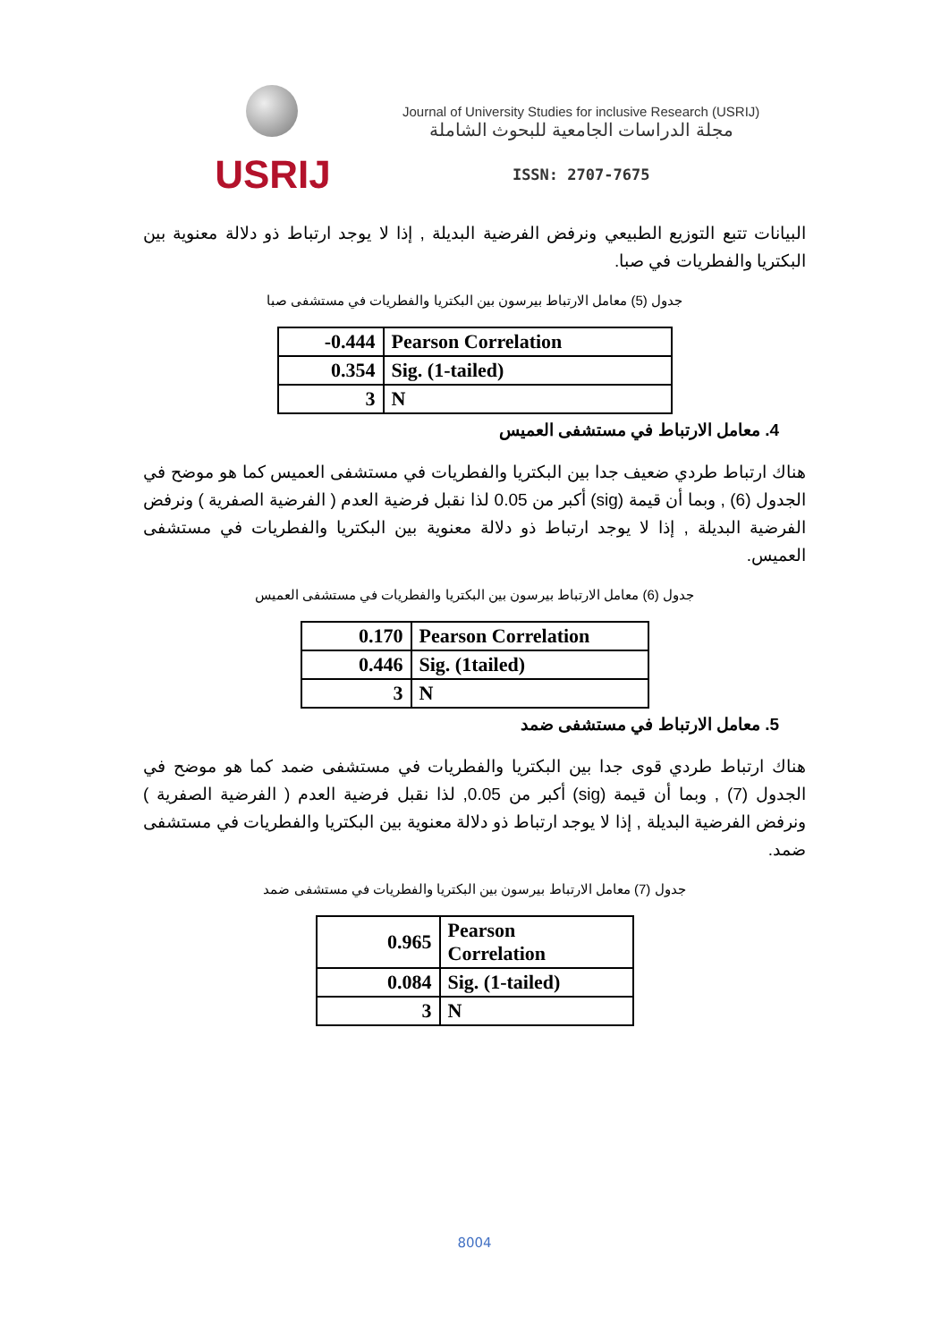USRIJ
Journal of University Studies for inclusive Research (USRIJ)
مجلة الدراسات الجامعية للبحوث الشاملة
ISSN: 2707-7675
البيانات تتبع التوزيع الطبيعي ونرفض الفرضية البديلة , إذا لا يوجد ارتباط ذو دلالة معنوية بين البكتريا والفطريات في صبا.
جدول (5) معامل الارتباط بيرسون بين البكتريا والفطريات في مستشفى صبا
| -0.444 | Pearson Correlation |
| 0.354 | Sig. (1-tailed) |
| 3 | N |
4. معامل الارتباط في مستشفى العميس
هناك ارتباط طردي ضعيف جدا بين البكتريا والفطريات في مستشفى العميس كما هو موضح في الجدول (6) , وبما أن قيمة (sig) أكبر من 0.05 لذا نقبل فرضية العدم ( الفرضية الصفرية ) ونرفض الفرضية البديلة , إذا لا يوجد ارتباط ذو دلالة معنوية بين البكتريا والفطريات في مستشفى العميس.
جدول (6) معامل الارتباط بيرسون بين البكتريا والفطريات في مستشفى العميس
| 0.170 | Pearson Correlation |
| 0.446 | Sig. (1tailed) |
| 3 | N |
5. معامل الارتباط في مستشفى ضمد
هناك ارتباط طردي قوى جدا بين البكتريا والفطريات في مستشفى ضمد كما هو موضح في الجدول (7) , وبما أن قيمة (sig) أكبر من 0.05, لذا نقبل فرضية العدم ( الفرضية الصفرية ) ونرفض الفرضية البديلة , إذا لا يوجد ارتباط ذو دلالة معنوية بين البكتريا والفطريات في مستشفى ضمد.
جدول (7) معامل الارتباط بيرسون بين البكتريا والفطريات في مستشفى ضمد
| 0.965 | Pearson Correlation |
| 0.084 | Sig. (1-tailed) |
| 3 | N |
8004